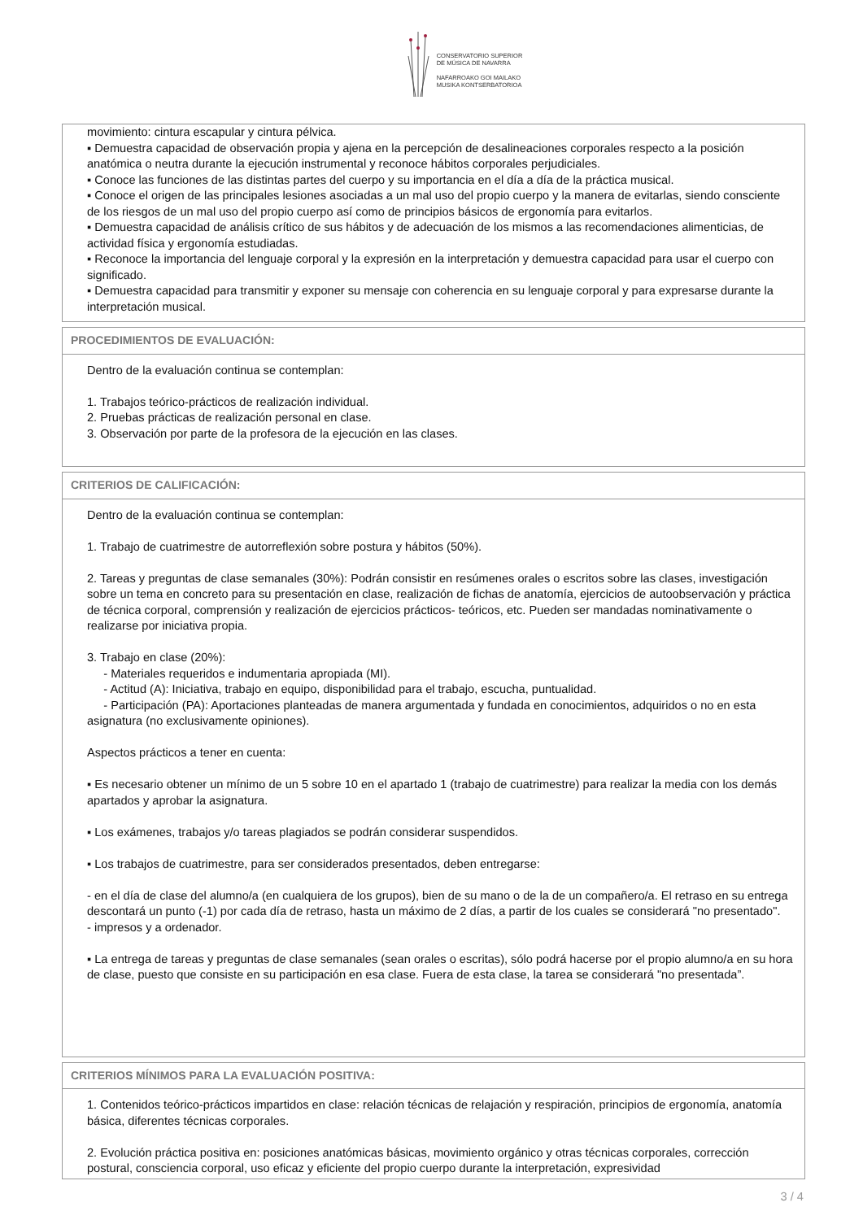CONSERVATORIO SUPERIOR
DE MÚSICA DE NAVARRA
NAFARROAKO GOI MAILAKO
MUSIKA KONTSERBATORIOA
movimiento: cintura escapular y cintura pélvica.
▪ Demuestra capacidad de observación propia y ajena en la percepción de desalineaciones corporales respecto a la posición anatómica o neutra durante la ejecución instrumental y reconoce hábitos corporales perjudiciales.
▪ Conoce las funciones de las distintas partes del cuerpo y su importancia en el día a día de la práctica musical.
▪ Conoce el origen de las principales lesiones asociadas a un mal uso del propio cuerpo y la manera de evitarlas, siendo consciente de los riesgos de un mal uso del propio cuerpo así como de principios básicos de ergonomía para evitarlos.
▪ Demuestra capacidad de análisis crítico de sus hábitos y de adecuación de los mismos a las recomendaciones alimenticias, de actividad física y ergonomía estudiadas.
▪ Reconoce la importancia del lenguaje corporal y la expresión en la interpretación y demuestra capacidad para usar el cuerpo con significado.
▪ Demuestra capacidad para transmitir y exponer su mensaje con coherencia en su lenguaje corporal y para expresarse durante la interpretación musical.
PROCEDIMIENTOS DE EVALUACIÓN:
Dentro de la evaluación continua se contemplan:
1. Trabajos teórico-prácticos de realización individual.
2. Pruebas prácticas de realización personal en clase.
3. Observación por parte de la profesora de la ejecución en las clases.
CRITERIOS DE CALIFICACIÓN:
Dentro de la evaluación continua se contemplan:
1. Trabajo de cuatrimestre de autorreflexión sobre postura y hábitos (50%).
2. Tareas y preguntas de clase semanales (30%): Podrán consistir en resúmenes orales o escritos sobre las clases, investigación sobre un tema en concreto para su presentación en clase, realización de fichas de anatomía, ejercicios de autoobservación y práctica de técnica corporal, comprensión y realización de ejercicios prácticos- teóricos, etc. Pueden ser mandadas nominativamente o realizarse por iniciativa propia.
3. Trabajo en clase (20%):
- Materiales requeridos e indumentaria apropiada (MI).
- Actitud (A): Iniciativa, trabajo en equipo, disponibilidad para el trabajo, escucha, puntualidad.
- Participación (PA): Aportaciones planteadas de manera argumentada y fundada en conocimientos, adquiridos o no en esta asignatura (no exclusivamente opiniones).
Aspectos prácticos a tener en cuenta:
▪ Es necesario obtener un mínimo de un 5 sobre 10 en el apartado 1 (trabajo de cuatrimestre) para realizar la media con los demás apartados y aprobar la asignatura.
▪ Los exámenes, trabajos y/o tareas plagiados se podrán considerar suspendidos.
▪ Los trabajos de cuatrimestre, para ser considerados presentados, deben entregarse:
- en el día de clase del alumno/a (en cualquiera de los grupos), bien de su mano o de la de un compañero/a. El retraso en su entrega descontará un punto (-1) por cada día de retraso, hasta un máximo de 2 días, a partir de los cuales se considerará "no presentado".
- impresos y a ordenador.
▪ La entrega de tareas y preguntas de clase semanales (sean orales o escritas), sólo podrá hacerse por el propio alumno/a en su hora de clase, puesto que consiste en su participación en esa clase. Fuera de esta clase, la tarea se considerará "no presentada”.
CRITERIOS MÍNIMOS PARA LA EVALUACIÓN POSITIVA:
1. Contenidos teórico-prácticos impartidos en clase: relación técnicas de relajación y respiración, principios de ergonomía, anatomía básica, diferentes técnicas corporales.
2. Evolución práctica positiva en: posiciones anatómicas básicas, movimiento orgánico y otras técnicas corporales, corrección postural, consciencia corporal, uso eficaz y eficiente del propio cuerpo durante la interpretación, expresividad
3 / 4